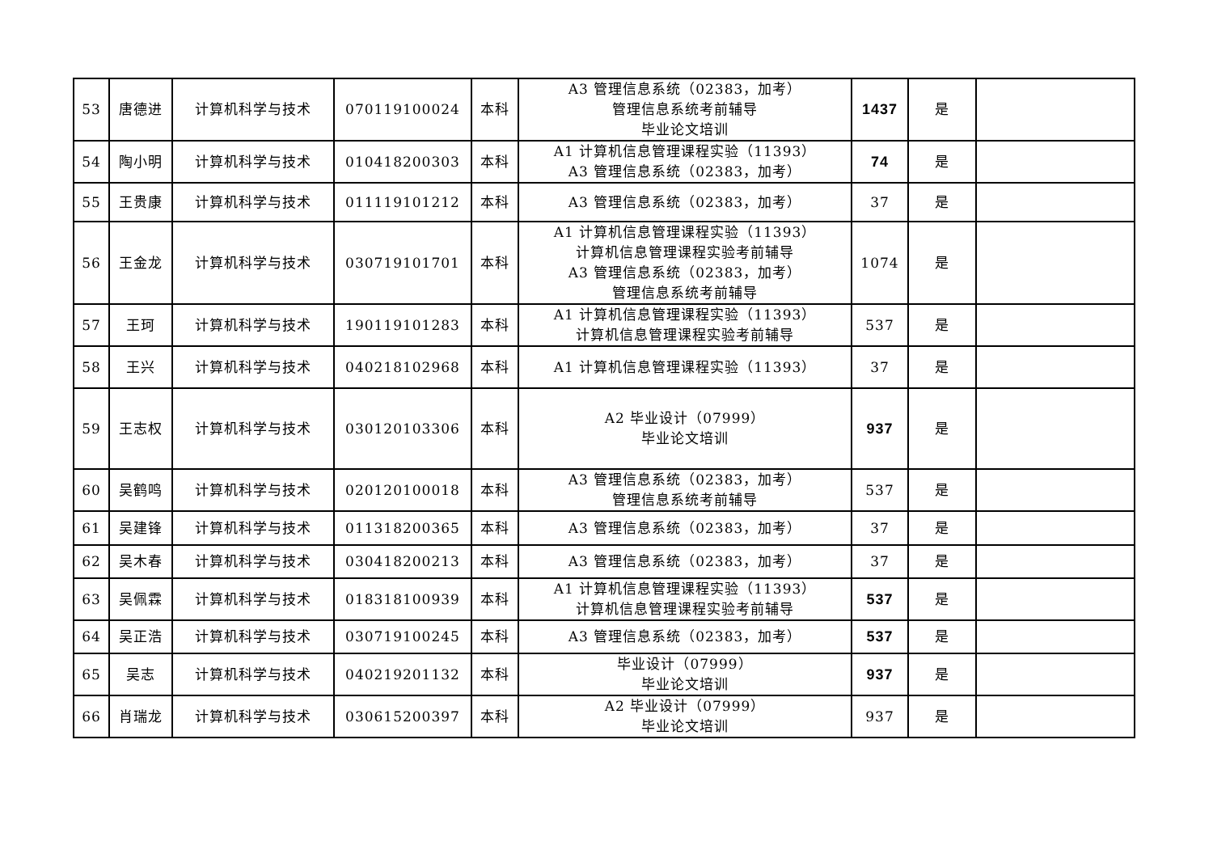| 53 | 唐德进 | 计算机科学与技术 | 070119100024 | 本科 | A3 管理信息系统（02383，加考） 管理信息系统考前辅导 毕业论文培训 | 1437 | 是 | |
| 54 | 陶小明 | 计算机科学与技术 | 010418200303 | 本科 | A1 计算机信息管理课程实验（11393） A3 管理信息系统（02383，加考） | 74 | 是 | |
| 55 | 王贵康 | 计算机科学与技术 | 011119101212 | 本科 | A3 管理信息系统（02383，加考） | 37 | 是 | |
| 56 | 王金龙 | 计算机科学与技术 | 030719101701 | 本科 | A1 计算机信息管理课程实验（11393） 计算机信息管理课程实验考前辅导 A3 管理信息系统（02383，加考） 管理信息系统考前辅导 | 1074 | 是 | |
| 57 | 王珂 | 计算机科学与技术 | 190119101283 | 本科 | A1 计算机信息管理课程实验（11393） 计算机信息管理课程实验考前辅导 | 537 | 是 | |
| 58 | 王兴 | 计算机科学与技术 | 040218102968 | 本科 | A1 计算机信息管理课程实验（11393） | 37 | 是 | |
| 59 | 王志权 | 计算机科学与技术 | 030120103306 | 本科 | A2 毕业设计（07999） 毕业论文培训 | 937 | 是 | |
| 60 | 吴鹤鸣 | 计算机科学与技术 | 020120100018 | 本科 | A3 管理信息系统（02383，加考） 管理信息系统考前辅导 | 537 | 是 | |
| 61 | 吴建锋 | 计算机科学与技术 | 011318200365 | 本科 | A3 管理信息系统（02383，加考） | 37 | 是 | |
| 62 | 吴木春 | 计算机科学与技术 | 030418200213 | 本科 | A3 管理信息系统（02383，加考） | 37 | 是 | |
| 63 | 吴佩霖 | 计算机科学与技术 | 018318100939 | 本科 | A1 计算机信息管理课程实验（11393） 计算机信息管理课程实验考前辅导 | 537 | 是 | |
| 64 | 吴正浩 | 计算机科学与技术 | 030719100245 | 本科 | A3 管理信息系统（02383，加考） | 537 | 是 | |
| 65 | 吴志 | 计算机科学与技术 | 040219201132 | 本科 | 毕业设计（07999） 毕业论文培训 | 937 | 是 | |
| 66 | 肖瑞龙 | 计算机科学与技术 | 030615200397 | 本科 | A2 毕业设计（07999） 毕业论文培训 | 937 | 是 | |